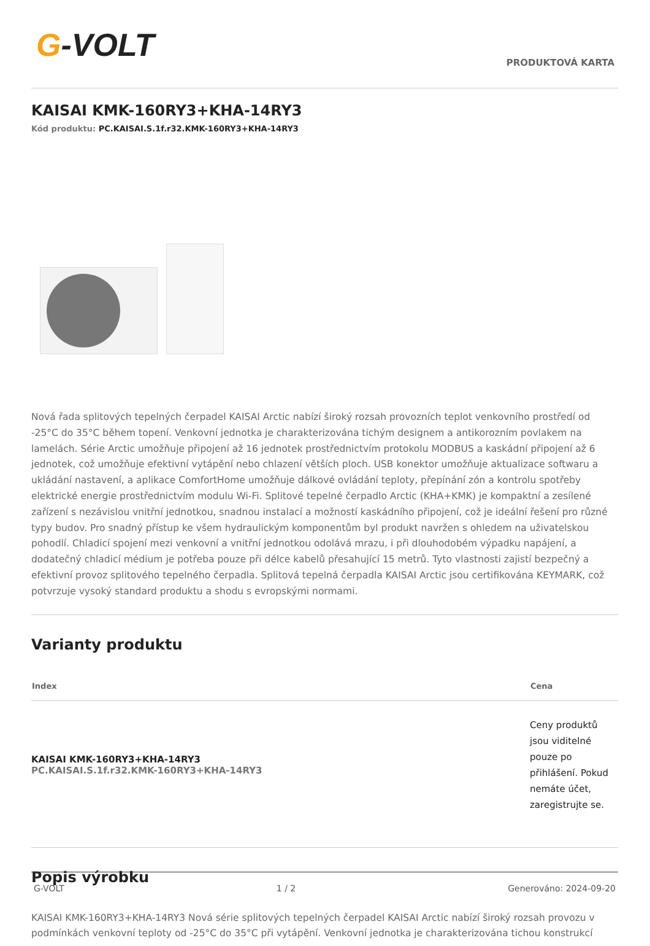G-VOLT
PRODUKTOVÁ KARTA
KAISAI KMK-160RY3+KHA-14RY3
Kód produktu: PC.KAISAI.S.1f.r32.KMK-160RY3+KHA-14RY3
Nová řada splitových tepelných čerpadel KAISAI Arctic nabízí široký rozsah provozních teplot venkovního prostředí od -25°C do 35°C během topení. Venkovní jednotka je charakterizována tichým designem a antikorozním povlakem na lamelách. Série Arctic umožňuje připojení až 16 jednotek prostřednictvím protokolu MODBUS a kaskádní připojení až 6 jednotek, což umožňuje efektivní vytápění nebo chlazení větších ploch. USB konektor umožňuje aktualizace softwaru a ukládání nastavení, a aplikace ComfortHome umožňuje dálkové ovládání teploty, přepínání zón a kontrolu spotřeby elektrické energie prostřednictvím modulu Wi-Fi. Splitové tepelné čerpadlo Arctic (KHA+KMK) je kompaktní a zesílené zařízení s nezávislou vnitřní jednotkou, snadnou instalací a možností kaskádního připojení, což je ideální řešení pro různé typy budov. Pro snadný přístup ke všem hydraulickým komponentům byl produkt navržen s ohledem na uživatelskou pohodlí. Chladicí spojení mezi venkovní a vnitřní jednotkou odolává mrazu, i při dlouhodobém výpadku napájení, a dodatečný chladicí médium je potřeba pouze při délce kabelů přesahující 15 metrů. Tyto vlastnosti zajistí bezpečný a efektivní provoz splitového tepelného čerpadla. Splitová tepelná čerpadla KAISAI Arctic jsou certifikována KEYMARK, což potvrzuje vysoký standard produktu a shodu s evropskými normami.
Varianty produktu
| Index | Cena |
| --- | --- |
| KAISAI KMK-160RY3+KHA-14RY3 PC.KAISAI.S.1f.r32.KMK-160RY3+KHA-14RY3 | Ceny produktů jsou viditelné pouze po přihlášení. Pokud nemáte účet, zaregistrujte se. |
Popis výrobku
KAISAI KMK-160RY3+KHA-14RY3 Nová série splitových tepelných čerpadel KAISAI Arctic nabízí široký rozsah provozu v podmínkách venkovní teploty od -25°C do 35°C při vytápění. Venkovní jednotka je charakterizována tichou konstrukcí
G-VOLT 1 / 2 Generováno: 2024-09-20